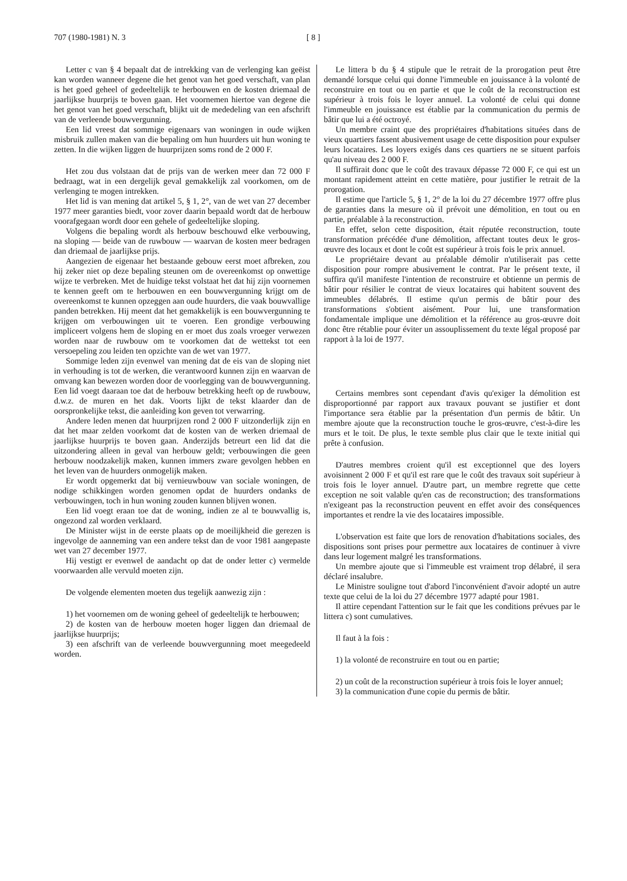707 (1980-1981) N. 3 [ 8 ]
Letter c van § 4 bepaalt dat de intrekking van de verlenging kan geëist kan worden wanneer degene die het genot van het goed verschaft, van plan is het goed geheel of gedeeltelijk te herbouwen en de kosten driemaal de jaarlijkse huurprijs te boven gaan. Het voornemen hiertoe van degene die het genot van het goed verschaft, blijkt uit de mededeling van een afschrift van de verleende bouwvergunning.
Een lid vreest dat sommige eigenaars van woningen in oude wijken misbruik zullen maken van die bepaling om hun huurders uit hun woning te zetten. In die wijken liggen de huurprijzen soms rond de 2 000 F.
Het zou dus volstaan dat de prijs van de werken meer dan 72 000 F bedraagt, wat in een dergelijk geval gemakkelijk zal voorkomen, om de verlenging te mogen intrekken.
Het lid is van mening dat artikel 5, § 1, 2°, van de wet van 27 december 1977 meer garanties biedt, voor zover daarin bepaald wordt dat de herbouw voorafgegaan wordt door een gehele of gedeeltelijke sloping.
Volgens die bepaling wordt als herbouw beschouwd elke verbouwing, na sloping — beide van de ruwbouw — waarvan de kosten meer bedragen dan driemaal de jaarlijkse prijs.
Aangezien de eigenaar het bestaande gebouw eerst moet afbreken, zou hij zeker niet op deze bepaling steunen om de overeenkomst op onwettige wijze te verbreken. Met de huidige tekst volstaat het dat hij zijn voornemen te kennen geeft om te herbouwen en een bouwvergunning krijgt om de overeenkomst te kunnen opzeggen aan oude huurders, die vaak bouwvallige panden betrekken. Hij meent dat het gemakkelijk is een bouwvergunning te krijgen om verbouwingen uit te voeren. Een grondige verbouwing impliceert volgens hem de sloping en er moet dus zoals vroeger verwezen worden naar de ruwbouw om te voorkomen dat de wettekst tot een versoepeling zou leiden ten opzichte van de wet van 1977.
Sommige leden zijn evenwel van mening dat de eis van de sloping niet in verhouding is tot de werken, die verantwoord kunnen zijn en waarvan de omvang kan bewezen worden door de voorlegging van de bouwvergunning. Een lid voegt daaraan toe dat de herbouw betrekking heeft op de ruwbouw, d.w.z. de muren en het dak. Voorts lijkt de tekst klaarder dan de oorspronkelijke tekst, die aanleiding kon geven tot verwarring.
Andere leden menen dat huurprijzen rond 2 000 F uitzonderlijk zijn en dat het maar zelden voorkomt dat de kosten van de werken driemaal de jaarlijkse huurprijs te boven gaan. Anderzijds betreurt een lid dat die uitzondering alleen in geval van herbouw geldt; verbouwingen die geen herbouw noodzakelijk maken, kunnen immers zware gevolgen hebben en het leven van de huurders onmogelijk maken.
Er wordt opgemerkt dat bij vernieuwbouw van sociale woningen, de nodige schikkingen worden genomen opdat de huurders ondanks de verbouwingen, toch in hun woning zouden kunnen blijven wonen.
Een lid voegt eraan toe dat de woning, indien ze al te bouwvallig is, ongezond zal worden verklaard.
De Minister wijst in de eerste plaats op de moeilijkheid die gerezen is ingevolge de aanneming van een andere tekst dan de voor 1981 aangepaste wet van 27 december 1977.
Hij vestigt er evenwel de aandacht op dat de onder letter c) vermelde voorwaarden alle vervuld moeten zijn.
De volgende elementen moeten dus tegelijk aanwezig zijn :
1) het voornemen om de woning geheel of gedeeltelijk te herbouwen;
2) de kosten van de herbouw moeten hoger liggen dan driemaal de jaarlijkse huurprijs;
3) een afschrift van de verleende bouwvergunning moet meegedeeld worden.
Le littera b du § 4 stipule que le retrait de la prorogation peut être demandé lorsque celui qui donne l'immeuble en jouissance à la volonté de reconstruire en tout ou en partie et que le coût de la reconstruction est supérieur à trois fois le loyer annuel. La volonté de celui qui donne l'immeuble en jouissance est établie par la communication du permis de bâtir que lui a été octroyé.
Un membre craint que des propriétaires d'habitations situées dans de vieux quartiers fassent abusivement usage de cette disposition pour expulser leurs locataires. Les loyers exigés dans ces quartiers ne se situent parfois qu'au niveau des 2 000 F.
Il suffirait donc que le coût des travaux dépasse 72 000 F, ce qui est un montant rapidement atteint en cette matière, pour justifier le retrait de la prorogation.
Il estime que l'article 5, § 1, 2° de la loi du 27 décembre 1977 offre plus de garanties dans la mesure où il prévoit une démolition, en tout ou en partie, préalable à la reconstruction.
En effet, selon cette disposition, était réputée reconstruction, toute transformation précédée d'une démolition, affectant toutes deux le gros-œuvre des locaux et dont le coût est supérieur à trois fois le prix annuel.
Le propriétaire devant au préalable démolir n'utiliserait pas cette disposition pour rompre abusivement le contrat. Par le présent texte, il suffira qu'il manifeste l'intention de reconstruire et obtienne un permis de bâtir pour résilier le contrat de vieux locataires qui habitent souvent des immeubles délabrés. Il estime qu'un permis de bâtir pour des transformations s'obtient aisément. Pour lui, une transformation fondamentale implique une démolition et la référence au gros-œuvre doit donc être rétablie pour éviter un assouplissement du texte légal proposé par rapport à la loi de 1977.
Certains membres sont cependant d'avis qu'exiger la démolition est disproportionné par rapport aux travaux pouvant se justifier et dont l'importance sera établie par la présentation d'un permis de bâtir. Un membre ajoute que la reconstruction touche le gros-œuvre, c'est-à-dire les murs et le toit. De plus, le texte semble plus clair que le texte initial qui prête à confusion.
D'autres membres croient qu'il est exceptionnel que des loyers avoisinnent 2 000 F et qu'il est rare que le coût des travaux soit supérieur à trois fois le loyer annuel. D'autre part, un membre regrette que cette exception ne soit valable qu'en cas de reconstruction; des transformations n'exigeant pas la reconstruction peuvent en effet avoir des conséquences importantes et rendre la vie des locataires impossible.
L'observation est faite que lors de renovation d'habitations sociales, des dispositions sont prises pour permettre aux locataires de continuer à vivre dans leur logement malgré les transformations.
Un membre ajoute que si l'immeuble est vraiment trop délabré, il sera déclaré insalubre.
Le Ministre souligne tout d'abord l'inconvénient d'avoir adopté un autre texte que celui de la loi du 27 décembre 1977 adapté pour 1981.
Il attire cependant l'attention sur le fait que les conditions prévues par le littera c) sont cumulatives.
Il faut à la fois :
1) la volonté de reconstruire en tout ou en partie;
2) un coût de la reconstruction supérieur à trois fois le loyer annuel;
3) la communication d'une copie du permis de bâtir.